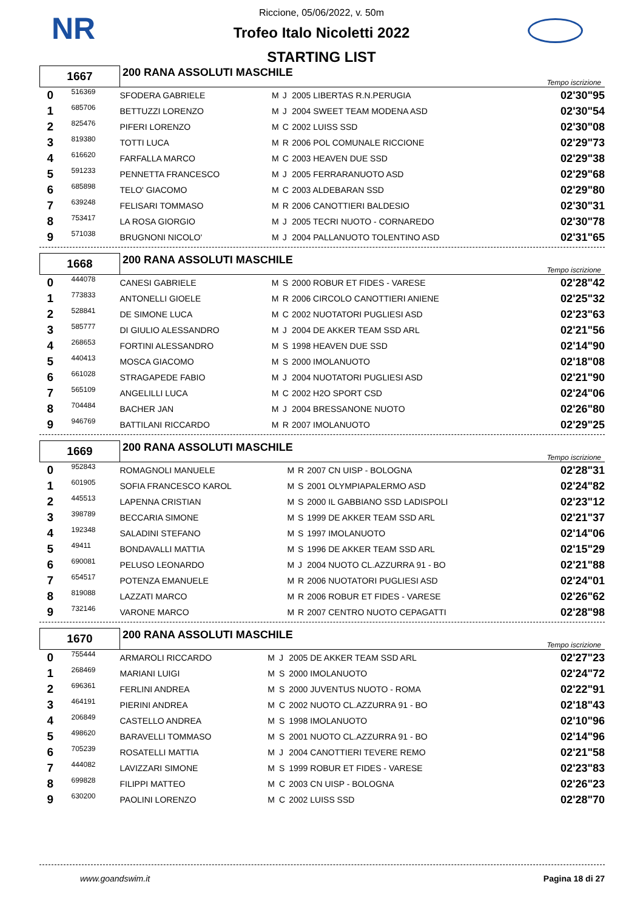NR
Riccione, 05/06/2022, v. 50m
Trofeo Italo Nicoletti 2022
STARTING LIST
| 1667 | | 200 RANA ASSOLUTI MASCHILE | | | | Tempo iscrizione |
| 0 | 516369 | SFODERA GABRIELE | M | J | 2005 LIBERTAS R.N.PERUGIA | 02'30"95 |
| 1 | 685706 | BETTUZZI LORENZO | M | J | 2004 SWEET TEAM MODENA ASD | 02'30"54 |
| 2 | 825476 | PIFERI LORENZO | M | C | 2002 LUISS SSD | 02'30"08 |
| 3 | 819380 | TOTTI LUCA | M | R | 2006 POL COMUNALE RICCIONE | 02'29"73 |
| 4 | 616620 | FARFALLA MARCO | M | C | 2003 HEAVEN DUE SSD | 02'29"38 |
| 5 | 591233 | PENNETTA FRANCESCO | M | J | 2005 FERRARANUOTO ASD | 02'29"68 |
| 6 | 685898 | TELO' GIACOMO | M | C | 2003 ALDEBARAN SSD | 02'29"80 |
| 7 | 639248 | FELISARI TOMMASO | M | R | 2006 CANOTTIERI BALDESIO | 02'30"31 |
| 8 | 753417 | LA ROSA GIORGIO | M | J | 2005 TECRI NUOTO - CORNAREDO | 02'30"78 |
| 9 | 571038 | BRUGNONI NICOLO' | M | J | 2004 PALLANUOTO TOLENTINO ASD | 02'31"65 |
| 1668 | | 200 RANA ASSOLUTI MASCHILE | | | | Tempo iscrizione |
| 0 | 444078 | CANESI GABRIELE | M | S | 2000 ROBUR ET FIDES - VARESE | 02'28"42 |
| 1 | 773833 | ANTONELLI GIOELE | M | R | 2006 CIRCOLO CANOTTIERI ANIENE | 02'25"32 |
| 2 | 528841 | DE SIMONE LUCA | M | C | 2002 NUOTATORI PUGLIESI ASD | 02'23"63 |
| 3 | 585777 | DI GIULIO ALESSANDRO | M | J | 2004 DE AKKER TEAM SSD ARL | 02'21"56 |
| 4 | 268653 | FORTINI ALESSANDRO | M | S | 1998 HEAVEN DUE SSD | 02'14"90 |
| 5 | 440413 | MOSCA GIACOMO | M | S | 2000 IMOLANUOTO | 02'18"08 |
| 6 | 661028 | STRAGAPEDE FABIO | M | J | 2004 NUOTATORI PUGLIESI ASD | 02'21"90 |
| 7 | 565109 | ANGELILLI LUCA | M | C | 2002 H2O SPORT CSD | 02'24"06 |
| 8 | 704484 | BACHER JAN | M | J | 2004 BRESSANONE NUOTO | 02'26"80 |
| 9 | 946769 | BATTILANI RICCARDO | M | R | 2007 IMOLANUOTO | 02'29"25 |
| 1669 | | 200 RANA ASSOLUTI MASCHILE | | | | Tempo iscrizione |
| 0 | 952843 | ROMAGNOLI MANUELE | M | R | 2007 CN UISP - BOLOGNA | 02'28"31 |
| 1 | 601905 | SOFIA FRANCESCO KAROL | M | S | 2001 OLYMPIAPALERMO ASD | 02'24"82 |
| 2 | 445513 | LAPENNA CRISTIAN | M | S | 2000 IL GABBIANO SSD LADISPOLI | 02'23"12 |
| 3 | 398789 | BECCARIA SIMONE | M | S | 1999 DE AKKER TEAM SSD ARL | 02'21"37 |
| 4 | 192348 | SALADINI STEFANO | M | S | 1997 IMOLANUOTO | 02'14"06 |
| 5 | 49411 | BONDAVALLI MATTIA | M | S | 1996 DE AKKER TEAM SSD ARL | 02'15"29 |
| 6 | 690081 | PELUSO LEONARDO | M | J | 2004 NUOTO CL.AZZURRA 91 - BO | 02'21"88 |
| 7 | 654517 | POTENZA EMANUELE | M | R | 2006 NUOTATORI PUGLIESI ASD | 02'24"01 |
| 8 | 819088 | LAZZATI MARCO | M | R | 2006 ROBUR ET FIDES - VARESE | 02'26"62 |
| 9 | 732146 | VARONE MARCO | M | R | 2007 CENTRO NUOTO CEPAGATTI | 02'28"98 |
| 1670 | | 200 RANA ASSOLUTI MASCHILE | | | | Tempo iscrizione |
| 0 | 755444 | ARMAROLI RICCARDO | M | J | 2005 DE AKKER TEAM SSD ARL | 02'27"23 |
| 1 | 268469 | MARIANI LUIGI | M | S | 2000 IMOLANUOTO | 02'24"72 |
| 2 | 696361 | FERLINI ANDREA | M | S | 2000 JUVENTUS NUOTO - ROMA | 02'22"91 |
| 3 | 464191 | PIERINI ANDREA | M | C | 2002 NUOTO CL.AZZURRA 91 - BO | 02'18"43 |
| 4 | 206849 | CASTELLO ANDREA | M | S | 1998 IMOLANUOTO | 02'10"96 |
| 5 | 498620 | BARAVELLI TOMMASO | M | S | 2001 NUOTO CL.AZZURRA 91 - BO | 02'14"96 |
| 6 | 705239 | ROSATELLI MATTIA | M | J | 2004 CANOTTIERI TEVERE REMO | 02'21"58 |
| 7 | 444082 | LAVIZZARI SIMONE | M | S | 1999 ROBUR ET FIDES - VARESE | 02'23"83 |
| 8 | 699828 | FILIPPI MATTEO | M | C | 2003 CN UISP - BOLOGNA | 02'26"23 |
| 9 | 630200 | PAOLINI LORENZO | M | C | 2002 LUISS SSD | 02'28"70 |
www.goandswim.it Pagina 18 di 27